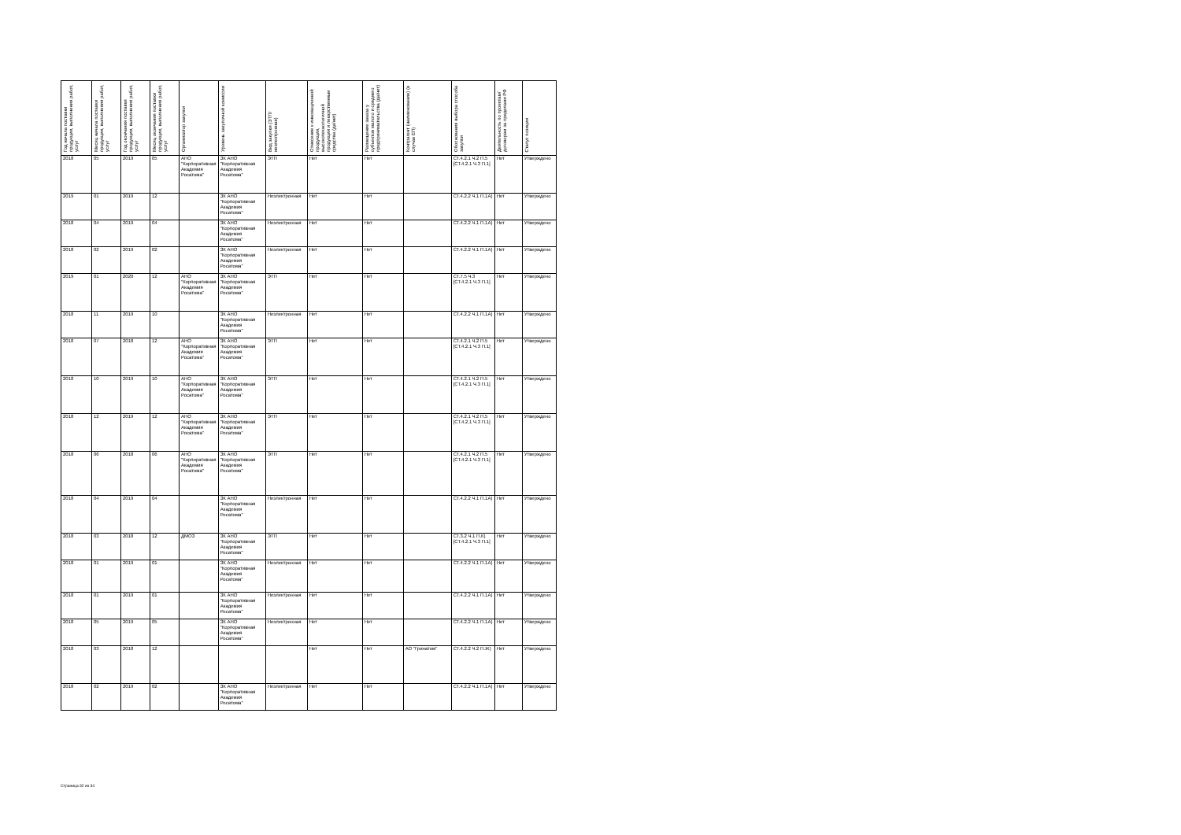| Год начала поставки продукции, выполнения работ, услуг | Месяц начала поставки продукции, выполнения работ, услуг | Год окончания поставки продукции, выполнения работ, услуг | Месяц окончания поставки продукции, выполнения работ, услуг | Организатор закупки | Уровень закупочной комиссии | Вид закупки (ЭТП/неэлектронная) | Отнесение к инновационной продукции, высокотехнологичной продукции и лекарственные средства (да/нет) | Размещение заказа у субъектов малого и среднего предпринимательства (да/нет) | Контрагент (наименование) (в случае ЕП) | Обоснования выбора способа закупки | Деятельность по проектам/договорам за пределами РФ | Статус позиции |
| --- | --- | --- | --- | --- | --- | --- | --- | --- | --- | --- | --- | --- |
| 2018 | 05 | 2019 | 05 | АНО "Корпоративная Академия Росатома" | ЗК АНО "Корпоративная Академия Росатома" | ЭТП | Нет | Нет | | СТ.4.2.1 Ч.2 П.5 [СТ.4.2.1 Ч.3 П.1] | Нет | Утверждено |
| 2019 | 01 | 2019 | 12 | | ЗК АНО "Корпоративная Академия Росатома" | Неэлектронная | Нет | Нет | | СТ.4.2.2 Ч.1 П.1А) | Нет | Утверждено |
| 2018 | 04 | 2019 | 04 | | ЗК АНО "Корпоративная Академия Росатома" | Неэлектронная | Нет | Нет | | СТ.4.2.2 Ч.1 П.1А) | Нет | Утверждено |
| 2018 | 02 | 2019 | 02 | | ЗК АНО "Корпоративная Академия Росатома" | Неэлектронная | Нет | Нет | | СТ.4.2.2 Ч.1 П.1А) | Нет | Утверждено |
| 2019 | 01 | 2020 | 12 | АНО "Корпоративная Академия Росатома" | ЗК АНО "Корпоративная Академия Росатома" | ЭТП | Нет | Нет | | СТ.7.5 Ч.3 [СТ.4.2.1 Ч.3 П.1] | Нет | Утверждено |
| 2018 | 11 | 2019 | 10 | | ЗК АНО "Корпоративная Академия Росатома" | Неэлектронная | Нет | Нет | | СТ.4.2.2 Ч.1 П.1А) | Нет | Утверждено |
| 2018 | 07 | 2018 | 12 | АНО "Корпоративная Академия Росатома" | ЗК АНО "Корпоративная Академия Росатома" | ЭТП | Нет | Нет | | СТ.4.2.1 Ч.2 П.5 [СТ.4.2.1 Ч.3 П.1] | Нет | Утверждено |
| 2018 | 10 | 2019 | 10 | АНО "Корпоративная Академия Росатома" | ЗК АНО "Корпоративная Академия Росатома" | ЭТП | Нет | Нет | | СТ.4.2.1 Ч.2 П.5 [СТ.4.2.1 Ч.3 П.1] | Нет | Утверждено |
| 2018 | 12 | 2019 | 12 | АНО "Корпоративная Академия Росатома" | ЗК АНО "Корпоративная Академия Росатома" | ЭТП | Нет | Нет | | СТ.4.2.1 Ч.2 П.5 [СТ.4.2.1 Ч.3 П.1] | Нет | Утверждено |
| 2018 | 06 | 2018 | 06 | АНО "Корпоративная Академия Росатома" | ЗК АНО "Корпоративная Академия Росатома" | ЭТП | Нет | Нет | | СТ.4.2.1 Ч.2 П.5 [СТ.4.2.1 Ч.3 П.1] | Нет | Утверждено |
| 2018 | 04 | 2019 | 04 | | ЗК АНО "Корпоративная Академия Росатома" | Неэлектронная | Нет | Нет | | СТ.4.2.2 Ч.1 П.1А) | Нет | Утверждено |
| 2018 | 03 | 2018 | 12 | ДМОЗ | ЗК АНО "Корпоративная Академия Росатома" | ЭТП | Нет | Нет | | СТ.3.2 Ч.1 П.К) [СТ.4.2.1 Ч.3 П.1] | Нет | Утверждено |
| 2018 | 01 | 2019 | 01 | | ЗК АНО "Корпоративная Академия Росатома" | Неэлектронная | Нет | Нет | | СТ.4.2.2 Ч.1 П.1А) | Нет | Утверждено |
| 2018 | 01 | 2019 | 01 | | ЗК АНО "Корпоративная Академия Росатома" | Неэлектронная | Нет | Нет | | СТ.4.2.2 Ч.1 П.1А) | Нет | Утверждено |
| 2018 | 05 | 2019 | 05 | | ЗК АНО "Корпоративная Академия Росатома" | Неэлектронная | Нет | Нет | | СТ.4.2.2 Ч.1 П.1А) | Нет | Утверждено |
| 2018 | 03 | 2018 | 12 | | | | Нет | Нет | АО "Гринатом" | СТ.4.2.2 Ч.2 П.Ж) | Нет | Утверждено |
| 2018 | 02 | 2019 | 02 | | ЗК АНО "Корпоративная Академия Росатома" | Неэлектронная | Нет | Нет | | СТ.4.2.2 Ч.1 П.1А) | Нет | Утверждено |
Страница 32 из 34